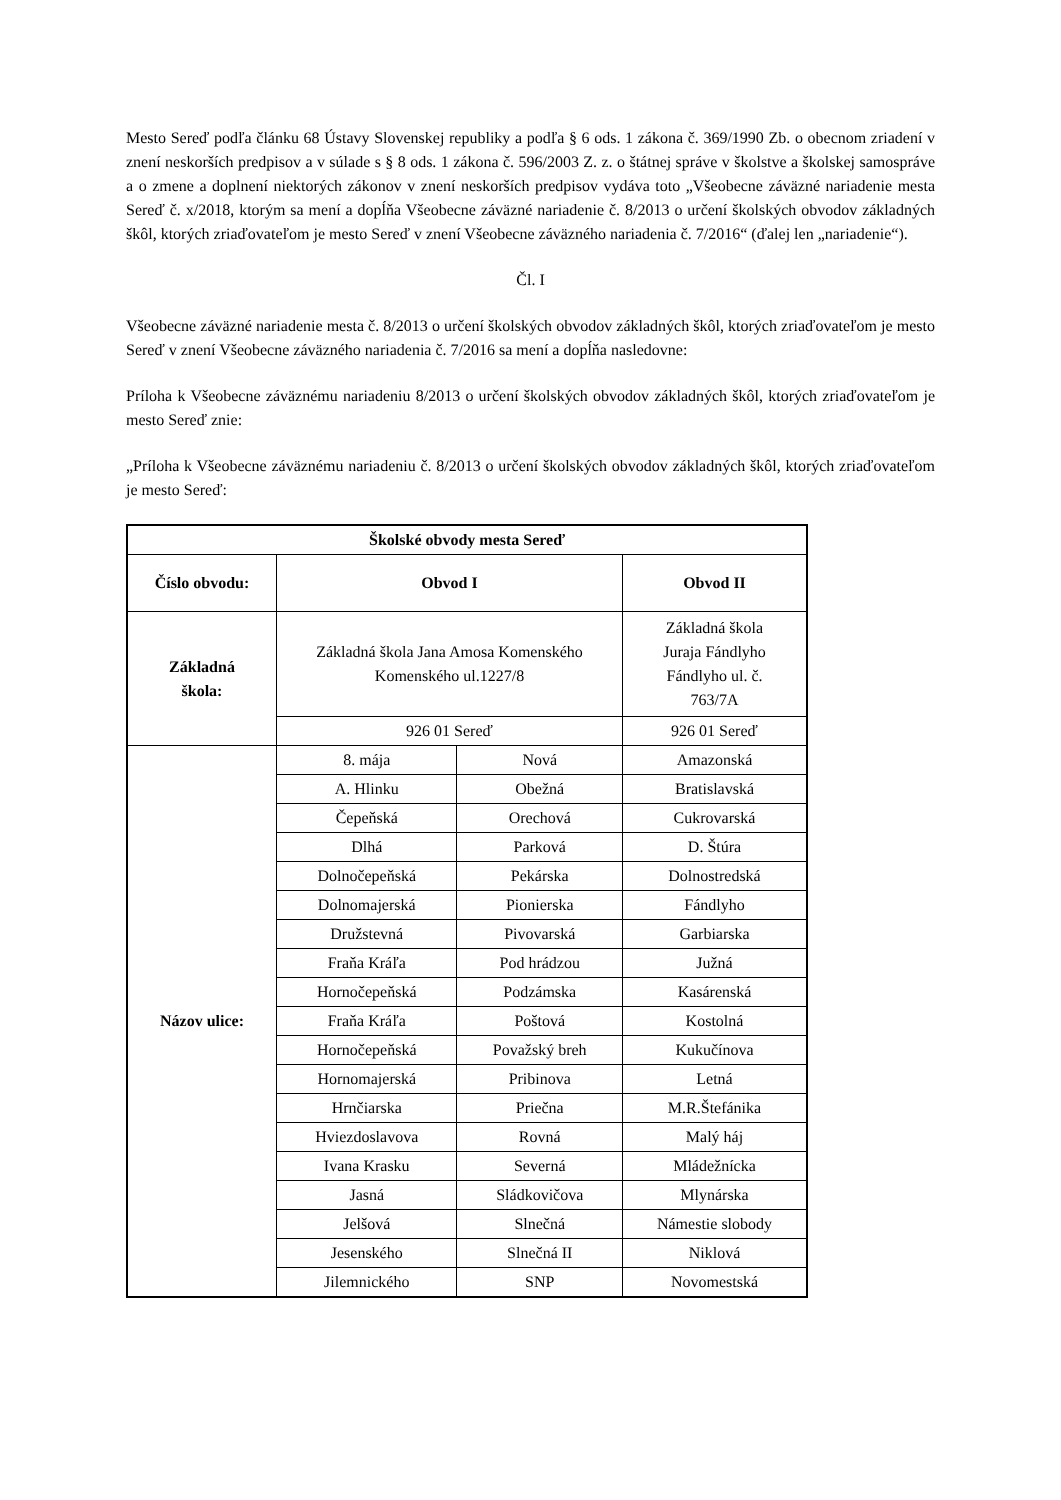Mesto Sereď podľa článku 68 Ústavy Slovenskej republiky a podľa § 6 ods. 1 zákona č. 369/1990 Zb. o obecnom zriadení v znení neskorších predpisov a v súlade s § 8 ods. 1 zákona č. 596/2003 Z. z. o štátnej správe v školstve a školskej samospráve a o zmene a doplnení niektorých zákonov v znení neskorších predpisov vydáva toto „Všeobecne záväzné nariadenie mesta Sereď č. x/2018, ktorým sa mení a dopĺňa Všeobecne záväzné nariadenie č. 8/2013 o určení školských obvodov základných škôl, ktorých zriaďovateľom je mesto Sereď v znení Všeobecne záväzného nariadenia č. 7/2016“ (ďalej len „nariadenie“).
Čl. I
Všeobecne záväzné nariadenie mesta č. 8/2013 o určení školských obvodov základných škôl, ktorých zriaďovateľom je mesto Sereď v znení Všeobecne záväzného nariadenia č. 7/2016 sa mení a dopĺňa nasledovne:
Príloha k Všeobecne záväznému nariadeniu 8/2013 o určení školských obvodov základných škôl, ktorých zriaďovateľom je mesto Sereď znie:
„Príloha k Všeobecne záväznému nariadeniu č. 8/2013 o určení školských obvodov základných škôl, ktorých zriaďovateľom je mesto Sereď:
| Školské obvody mesta Sereď | | | |
| --- | --- | --- | --- |
| Číslo obvodu: | Obvod I | | Obvod II |
| Základná škola: | Základná škola Jana Amosa Komenského Komenského ul.1227/8 | | Základná škola Juraja Fándlyho Fándlyho ul. č. 763/7A |
| | 926 01 Sereď | | 926 01 Sereď |
| Názov ulice: | 8. mája | Nová | Amazonská |
| | A. Hlinku | Obežná | Bratislavská |
| | Čepeňská | Orechová | Cukrovarská |
| | Dlhá | Parková | D. Štúra |
| | Dolnočepeňská | Pekárska | Dolnostredská |
| | Dolnomajerská | Pionierska | Fándlyho |
| | Družstevná | Pivovarská | Garbiarska |
| | Fraňa Kráľa | Pod hrádzou | Južná |
| | Hornočepeňská | Podzámska | Kasárenská |
| | Fraňa Kráľa | Poštová | Kostolná |
| | Hornočepeňská | Považský breh | Kukučínova |
| | Hornomajerská | Pribinova | Letná |
| | Hrnčiarska | Priečna | M.R.Štefánika |
| | Hviezdoslavova | Rovná | Malý háj |
| | Ivana Krasku | Severná | Mládežnícka |
| | Jasná | Sládkovičova | Mlynárska |
| | Jelšová | Slnečná | Námestie slobody |
| | Jesenského | Slnečná II | Niklová |
| | Jilemnického | SNP | Novomestská |